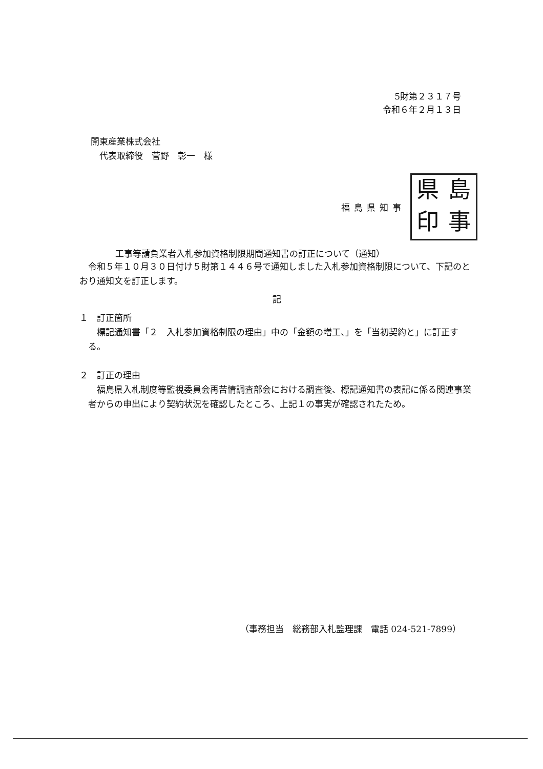5財第２３１７号
令和６年２月１３日
開東産業株式会社
　代表取締役　菅野　彰一　様
福島県知事
県
島
印
事
工事等請負業者入札参加資格制限期間通知書の訂正について（通知）
令和５年１０月３０日付け５財第１４４６号で通知しました入札参加資格制限について、下記のとおり通知文を訂正します。
記
１　訂正箇所
標記通知書「２　入札参加資格制限の理由」中の「金額の増工、」を「当初契約と」に訂正する。
２　訂正の理由
福島県入札制度等監視委員会再苦情調査部会における調査後、標記通知書の表記に係る関連事業者からの申出により契約状況を確認したところ、上記１の事実が確認されたため。
（事務担当　総務部入札監理課　電話 024-521-7899）